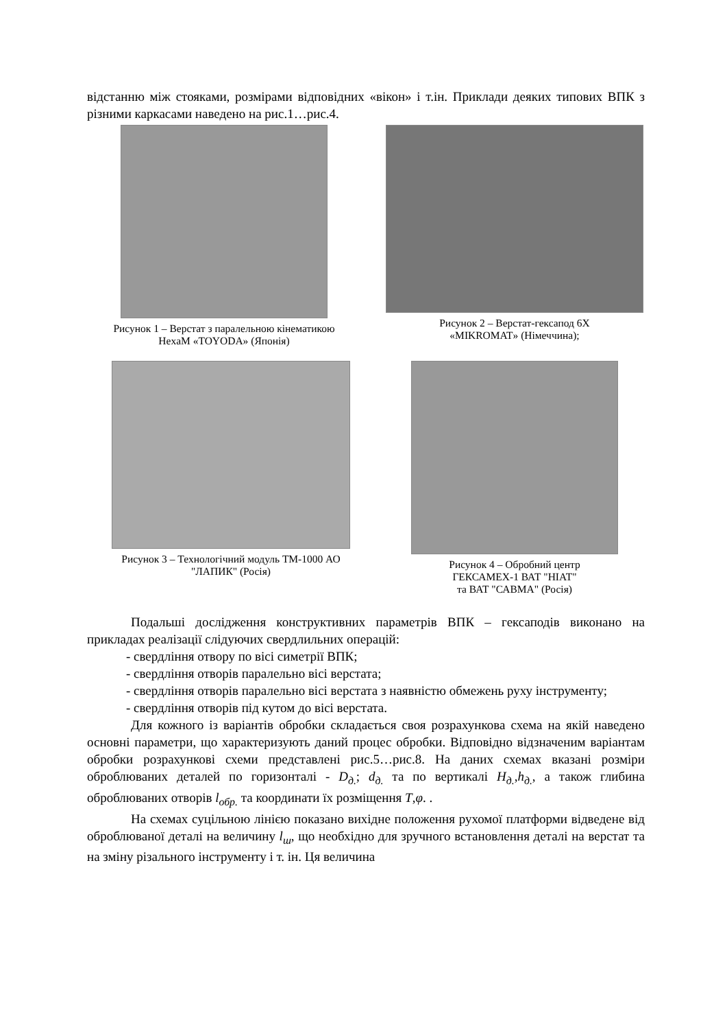відстанню між стояками, розмірами відповідних «вікон» і т.ін. Приклади деяких типових ВПК з різними каркасами наведено на рис.1…рис.4.
Рисунок 1 – Верстат з паралельною кінематикою
HexaM «TOYODA» (Японія)
Рисунок 2 – Верстат-гексапод 6Х
«MIKROMAT» (Німеччина);
Рисунок 3 – Технологічний модуль ТМ-1000 АО
"ЛАПИК" (Росія)
Рисунок 4 – Обробний центр
ГЕКСАМЕХ-1 ВАТ "НІАТ"
та ВАТ "САВМА" (Росія)
Подальші дослідження конструктивних параметрів ВПК – гексаподів виконано на прикладах реалізації слідуючих свердлильних операцій:
- свердління отвору по вісі симетрії ВПК;
- свердління отворів паралельно вісі верстата;
- свердління отворів паралельно вісі верстата з наявністю обмежень руху інструменту;
- свердління отворів під кутом до вісі верстата.
Для кожного із варіантів обробки складається своя розрахункова схема на якій наведено основні параметри, що характеризують даний процес обробки. Відповідно відзначеним варіантам обробки розрахункові схеми представлені рис.5…рис.8. На даних схемах вказані розміри оброблюваних деталей по горизонталі - D<sub>д.</sub>; d<sub>д.</sub> та по вертикалі H<sub>д.</sub>,h<sub>д.</sub>, а також глибина оброблюваних отворів l<sub>обр.</sub> та координати їх розміщення T,φ. .
На схемах суцільною лінією показано вихідне положення рухомої платформи відведене від оброблюваної деталі на величину l<sub>ш</sub>, що необхідно для зручного встановлення деталі на верстат та на зміну різального інструменту і т. ін. Ця величина